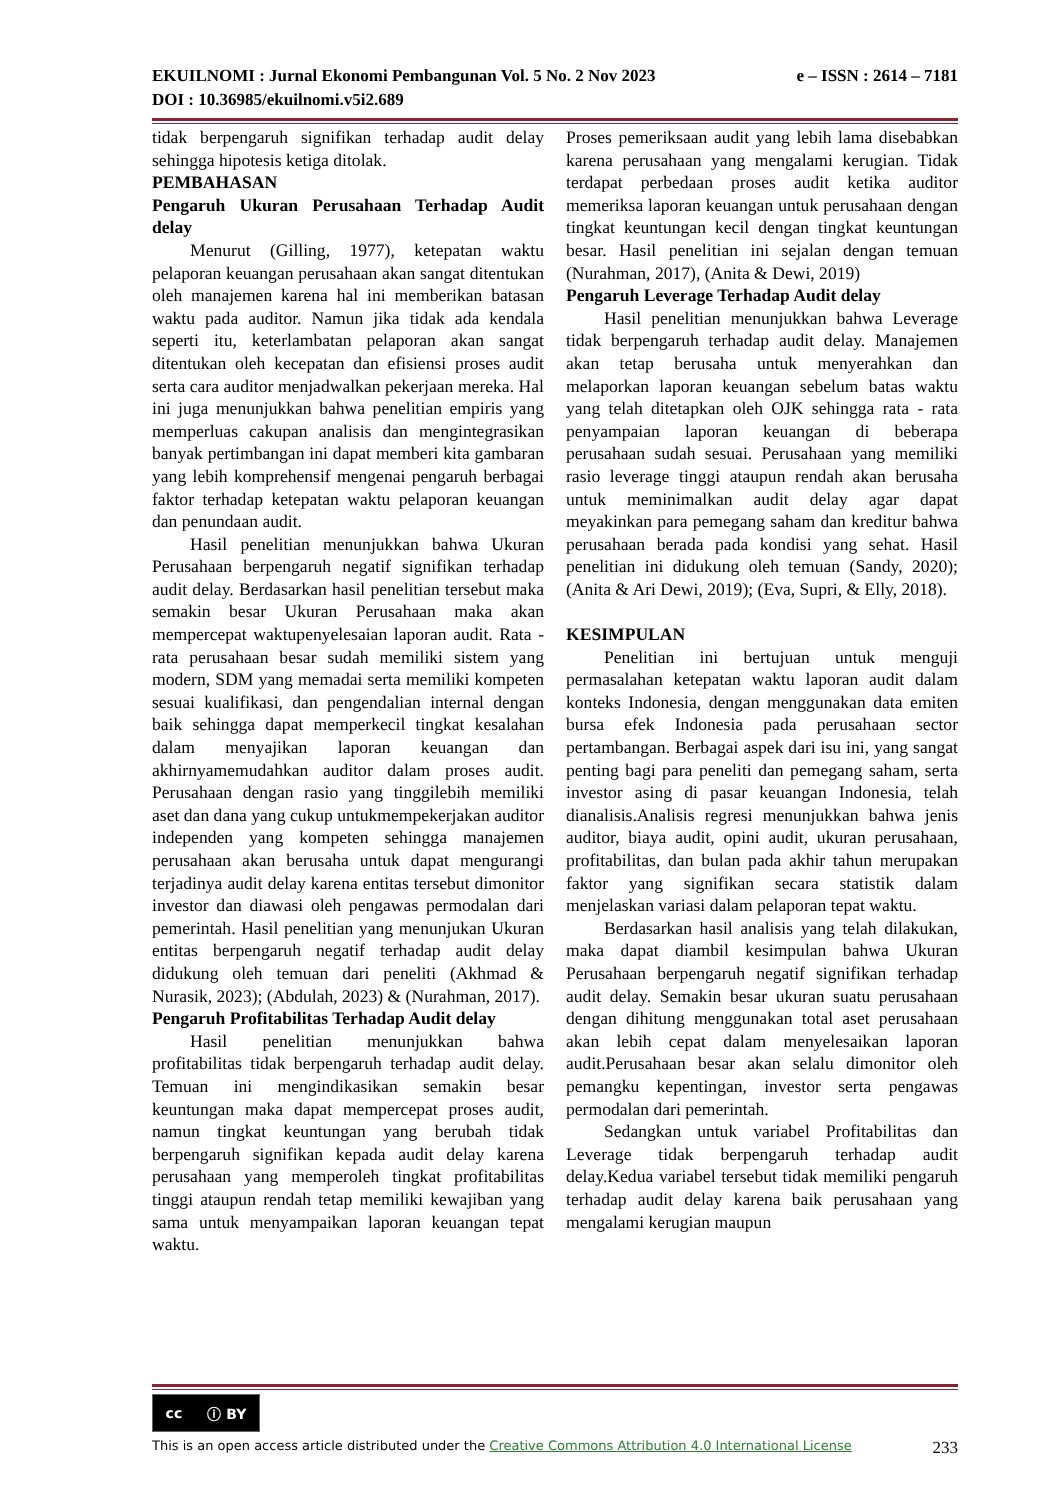e – ISSN : 2614 – 7181 EKUILNOMI : Jurnal Ekonomi Pembangunan Vol. 5 No. 2 Nov 2023
DOI : 10.36985/ekuilnomi.v5i2.689
tidak berpengaruh signifikan terhadap audit delay sehingga hipotesis ketiga ditolak.
PEMBAHASAN
Pengaruh Ukuran Perusahaan Terhadap Audit delay
Menurut (Gilling, 1977), ketepatan waktu pelaporan keuangan perusahaan akan sangat ditentukan oleh manajemen karena hal ini memberikan batasan waktu pada auditor. Namun jika tidak ada kendala seperti itu, keterlambatan pelaporan akan sangat ditentukan oleh kecepatan dan efisiensi proses audit serta cara auditor menjadwalkan pekerjaan mereka. Hal ini juga menunjukkan bahwa penelitian empiris yang memperluas cakupan analisis dan mengintegrasikan banyak pertimbangan ini dapat memberi kita gambaran yang lebih komprehensif mengenai pengaruh berbagai faktor terhadap ketepatan waktu pelaporan keuangan dan penundaan audit.
Hasil penelitian menunjukkan bahwa Ukuran Perusahaan berpengaruh negatif signifikan terhadap audit delay. Berdasarkan hasil penelitian tersebut maka semakin besar Ukuran Perusahaan maka akan mempercepat waktupenyelesaian laporan audit. Rata - rata perusahaan besar sudah memiliki sistem yang modern, SDM yang memadai serta memiliki kompeten sesuai kualifikasi, dan pengendalian internal dengan baik sehingga dapat memperkecil tingkat kesalahan dalam menyajikan laporan keuangan dan akhirnyamemudahkan auditor dalam proses audit. Perusahaan dengan rasio yang tinggilebih memiliki aset dan dana yang cukup untukmempekerjakan auditor independen yang kompeten sehingga manajemen perusahaan akan berusaha untuk dapat mengurangi terjadinya audit delay karena entitas tersebut dimonitor investor dan diawasi oleh pengawas permodalan dari pemerintah. Hasil penelitian yang menunjukan Ukuran entitas berpengaruh negatif terhadap audit delay didukung oleh temuan dari peneliti (Akhmad & Nurasik, 2023); (Abdulah, 2023) & (Nurahman, 2017).
Pengaruh Profitabilitas Terhadap Audit delay
Hasil penelitian menunjukkan bahwa profitabilitas tidak berpengaruh terhadap audit delay. Temuan ini mengindikasikan semakin besar keuntungan maka dapat mempercepat proses audit, namun tingkat keuntungan yang berubah tidak berpengaruh signifikan kepada audit delay karena perusahaan yang memperoleh tingkat profitabilitas tinggi ataupun rendah tetap memiliki kewajiban yang sama untuk menyampaikan laporan keuangan tepat waktu.
Proses pemeriksaan audit yang lebih lama disebabkan karena perusahaan yang mengalami kerugian. Tidak terdapat perbedaan proses audit ketika auditor memeriksa laporan keuangan untuk perusahaan dengan tingkat keuntungan kecil dengan tingkat keuntungan besar. Hasil penelitian ini sejalan dengan temuan (Nurahman, 2017), (Anita & Dewi, 2019)
Pengaruh Leverage Terhadap Audit delay
Hasil penelitian menunjukkan bahwa Leverage tidak berpengaruh terhadap audit delay. Manajemen akan tetap berusaha untuk menyerahkan dan melaporkan laporan keuangan sebelum batas waktu yang telah ditetapkan oleh OJK sehingga rata - rata penyampaian laporan keuangan di beberapa perusahaan sudah sesuai. Perusahaan yang memiliki rasio leverage tinggi ataupun rendah akan berusaha untuk meminimalkan audit delay agar dapat meyakinkan para pemegang saham dan kreditur bahwa perusahaan berada pada kondisi yang sehat. Hasil penelitian ini didukung oleh temuan (Sandy, 2020); (Anita & Ari Dewi, 2019); (Eva, Supri, & Elly, 2018).
KESIMPULAN
Penelitian ini bertujuan untuk menguji permasalahan ketepatan waktu laporan audit dalam konteks Indonesia, dengan menggunakan data emiten bursa efek Indonesia pada perusahaan sector pertambangan. Berbagai aspek dari isu ini, yang sangat penting bagi para peneliti dan pemegang saham, serta investor asing di pasar keuangan Indonesia, telah dianalisis.Analisis regresi menunjukkan bahwa jenis auditor, biaya audit, opini audit, ukuran perusahaan, profitabilitas, dan bulan pada akhir tahun merupakan faktor yang signifikan secara statistik dalam menjelaskan variasi dalam pelaporan tepat waktu.
Berdasarkan hasil analisis yang telah dilakukan, maka dapat diambil kesimpulan bahwa Ukuran Perusahaan berpengaruh negatif signifikan terhadap audit delay. Semakin besar ukuran suatu perusahaan dengan dihitung menggunakan total aset perusahaan akan lebih cepat dalam menyelesaikan laporan audit.Perusahaan besar akan selalu dimonitor oleh pemangku kepentingan, investor serta pengawas permodalan dari pemerintah.
Sedangkan untuk variabel Profitabilitas dan Leverage tidak berpengaruh terhadap audit delay.Kedua variabel tersebut tidak memiliki pengaruh terhadap audit delay karena baik perusahaan yang mengalami kerugian maupun
cc ⓘ BY
This is an open access article distributed under the Creative Commons Attribution 4.0 International License 233